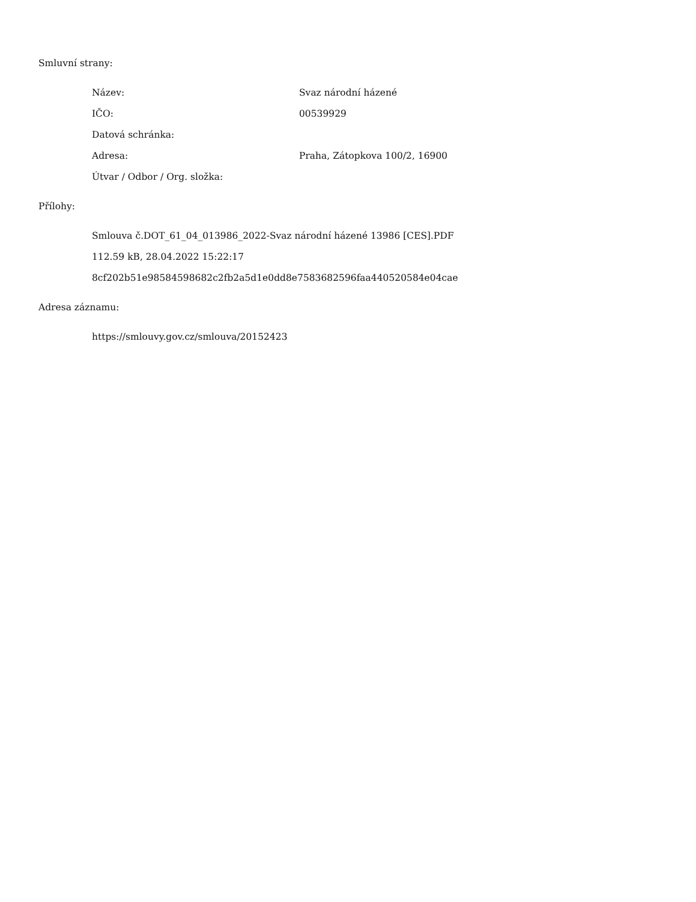Smluvní strany:
Název: Svaz národní házené
IČO: 00539929
Datová schránka:
Adresa: Praha, Zátopkova 100/2, 16900
Útvar / Odbor / Org. složka:
Přílohy:
Smlouva č.DOT_61_04_013986_2022-Svaz národní házené 13986 [CES].PDF
112.59 kB, 28.04.2022 15:22:17
8cf202b51e98584598682c2fb2a5d1e0dd8e7583682596faa440520584e04cae
Adresa záznamu:
https://smlouvy.gov.cz/smlouva/20152423